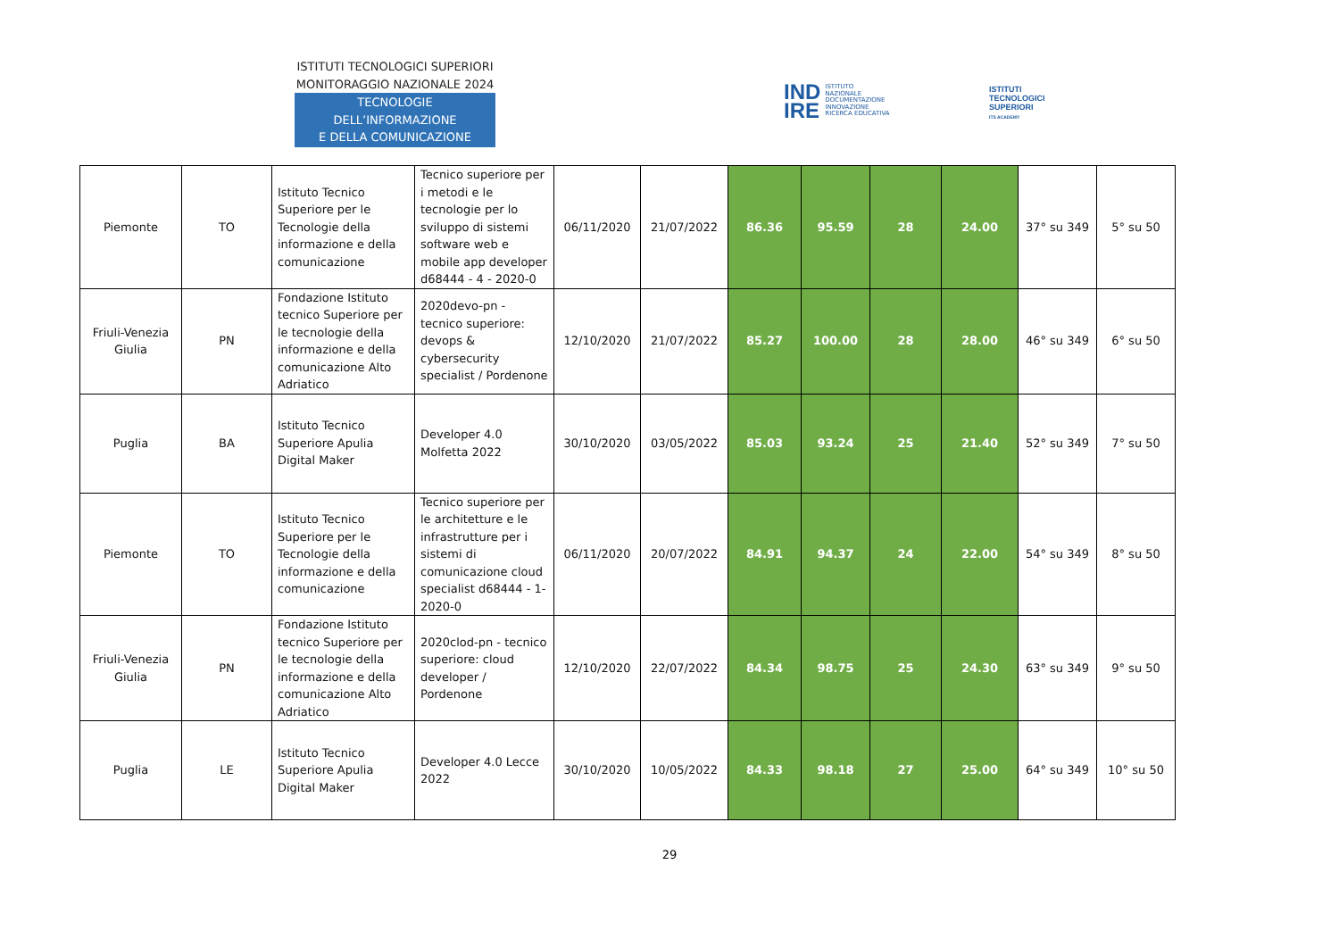ISTITUTI TECNOLOGICI SUPERIORI
MONITORAGGIO NAZIONALE 2024
TECNOLOGIE DELL’INFORMAZIONE
E DELLA COMUNICAZIONE
IND
IRE ISTITUTO
NAZIONALE
DOCUMENTAZIONE
INNOVAZIONE
RICERCA EDUCATIVA
ISTITUTI
TECNOLOGICI
SUPERIORI
ITS ACADEMY
| Piemonte | TO | Istituto Tecnico Superiore per le Tecnologie della informazione e della comunicazione | Tecnico superiore per i metodi e le tecnologie per lo sviluppo di sistemi software web e mobile app developer d68444 - 4 - 2020-0 | 06/11/2020 | 21/07/2022 | 86.36 | 95.59 | 28 | 24.00 | 37° su 349 | 5° su 50 |
| Friuli-Venezia Giulia | PN | Fondazione Istituto tecnico Superiore per le tecnologie della informazione e della comunicazione Alto Adriatico | 2020devo-pn - tecnico superiore: devops & cybersecurity specialist / Pordenone | 12/10/2020 | 21/07/2022 | 85.27 | 100.00 | 28 | 28.00 | 46° su 349 | 6° su 50 |
| Puglia | BA | Istituto Tecnico Superiore Apulia Digital Maker | Developer 4.0 Molfetta 2022 | 30/10/2020 | 03/05/2022 | 85.03 | 93.24 | 25 | 21.40 | 52° su 349 | 7° su 50 |
| Piemonte | TO | Istituto Tecnico Superiore per le Tecnologie della informazione e della comunicazione | Tecnico superiore per le architetture e le infrastrutture per i sistemi di comunicazione cloud specialist d68444 - 1- 2020-0 | 06/11/2020 | 20/07/2022 | 84.91 | 94.37 | 24 | 22.00 | 54° su 349 | 8° su 50 |
| Friuli-Venezia Giulia | PN | Fondazione Istituto tecnico Superiore per le tecnologie della informazione e della comunicazione Alto Adriatico | 2020clod-pn - tecnico superiore: cloud developer / Pordenone | 12/10/2020 | 22/07/2022 | 84.34 | 98.75 | 25 | 24.30 | 63° su 349 | 9° su 50 |
| Puglia | LE | Istituto Tecnico Superiore Apulia Digital Maker | Developer 4.0 Lecce 2022 | 30/10/2020 | 10/05/2022 | 84.33 | 98.18 | 27 | 25.00 | 64° su 349 | 10° su 50 |
29